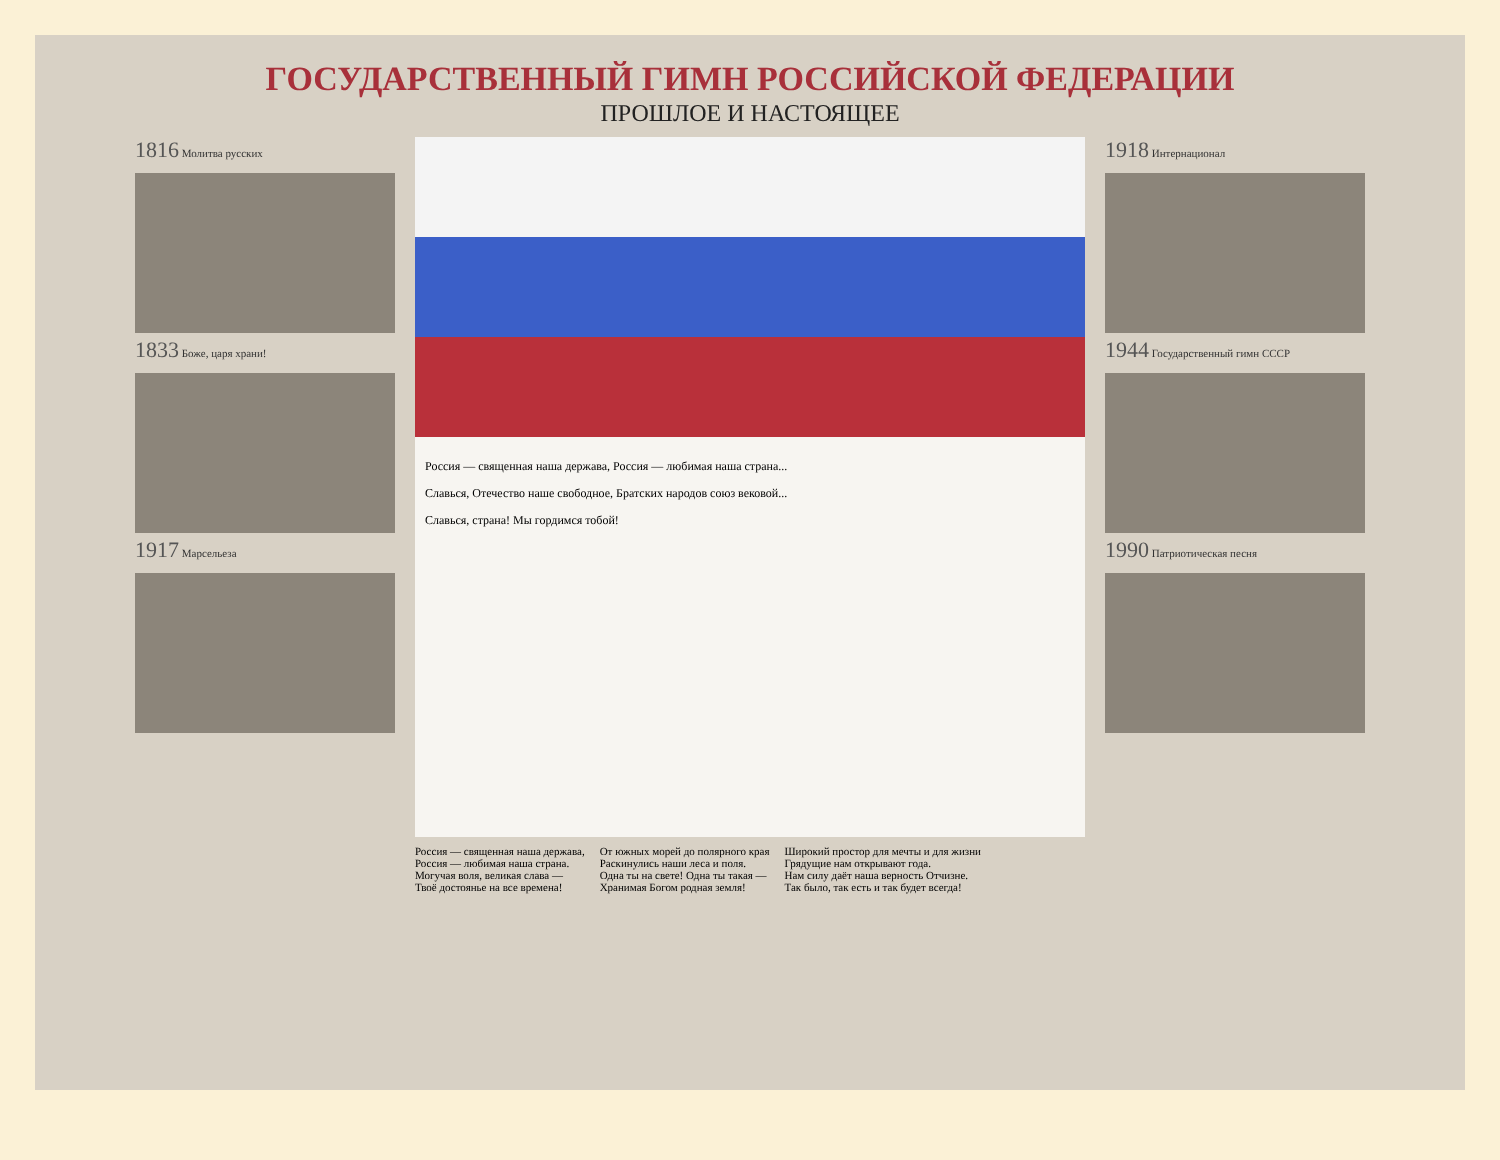ГОСУДАРСТВЕННЫЙ ГИМН РОССИЙСКОЙ ФЕДЕРАЦИИ
ПРОШЛОЕ И НАСТОЯЩЕЕ
1816 Молитва русских
1833 Боже, царя храни!
1917 Марсельеза
Россия — священная наша держава, Россия — любимая наша страна...
Славься, Отечество наше свободное, Братских народов союз вековой...
Славься, страна! Мы гордимся тобой!
Россия — священная наша держава,
Россия — любимая наша страна.
Могучая воля, великая слава —
Твоё достоянье на все времена!
От южных морей до полярного края
Раскинулись наши леса и поля.
Одна ты на свете! Одна ты такая —
Хранимая Богом родная земля!
Широкий простор для мечты и для жизни
Грядущие нам открывают года.
Нам силу даёт наша верность Отчизне.
Так было, так есть и так будет всегда!
1918 Интернационал
1944 Государственный гимн СССР
1990 Патриотическая песня